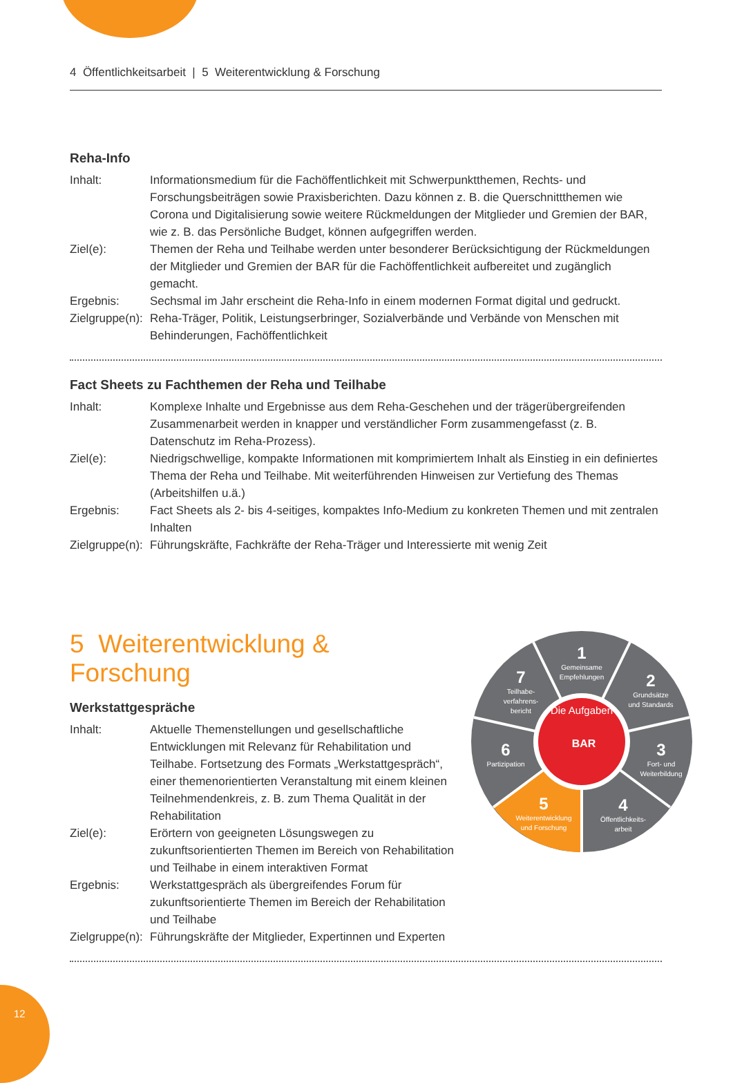4 Öffentlichkeitsarbeit | 5 Weiterentwicklung & Forschung
Reha-Info
Inhalt: Informationsmedium für die Fachöffentlichkeit mit Schwerpunktthemen, Rechts- und Forschungsbeiträgen sowie Praxisberichten. Dazu können z. B. die Querschnittthemen wie Corona und Digitalisierung sowie weitere Rückmeldungen der Mitglieder und Gremien der BAR, wie z. B. das Persönliche Budget, können aufgegriffen werden.
Ziel(e): Themen der Reha und Teilhabe werden unter besonderer Berücksichtigung der Rückmeldungen der Mitglieder und Gremien der BAR für die Fachöffentlichkeit aufbereitet und zugänglich gemacht.
Ergebnis: Sechsmal im Jahr erscheint die Reha-Info in einem modernen Format digital und gedruckt.
Zielgruppe(n):
Reha-Träger, Politik, Leistungserbringer, Sozialverbände und Verbände von Menschen mit Behinderungen, Fachöffentlichkeit
Fact Sheets zu Fachthemen der Reha und Teilhabe
Inhalt: Komplexe Inhalte und Ergebnisse aus dem Reha-Geschehen und der trägerübergreifenden Zusammenarbeit werden in knapper und verständlicher Form zusammengefasst (z. B. Datenschutz im Reha-Prozess).
Ziel(e): Niedrigschwellige, kompakte Informationen mit komprimiertem Inhalt als Einstieg in ein definiertes Thema der Reha und Teilhabe. Mit weiterführenden Hinweisen zur Vertiefung des Themas (Arbeitshilfen u.ä.)
Ergebnis: Fact Sheets als 2- bis 4-seitiges, kompaktes Info-Medium zu konkreten Themen und mit zentralen Inhalten
Zielgruppe(n):
Führungskräfte, Fachkräfte der Reha-Träger und Interessierte mit wenig Zeit
5 Weiterentwicklung & Forschung
Werkstattgespräche
Inhalt: Aktuelle Themenstellungen und gesellschaftliche Entwicklungen mit Relevanz für Rehabilitation und Teilhabe. Fortsetzung des Formats „Werkstattgespräch“, einer themenorientierten Veranstaltung mit einem kleinen Teilnehmendenkreis, z. B. zum Thema Qualität in der Rehabilitation
Ziel(e): Erörtern von geeigneten Lösungswegen zu zukunftsorientierten Themen im Bereich von Rehabilitation und Teilhabe in einem interaktiven Format
Ergebnis: Werkstattgespräch als übergreifendes Forum für zukunftsorientierte Themen im Bereich der Rehabilitation und Teilhabe
Zielgruppe(n):
Führungskräfte der Mitglieder, Expertinnen und Experten
Die Aufgaben
BAR
1
Gemeinsame
Empfehlungen
2
Grundsätze
und Standards
3
Fort- und
Weiterbildung
4
Öffentlichkeits-
arbeit
5
Weiterentwicklung
und Forschung
6
Partizipation
7
Teilhabe-
verfahrens-
bericht
12